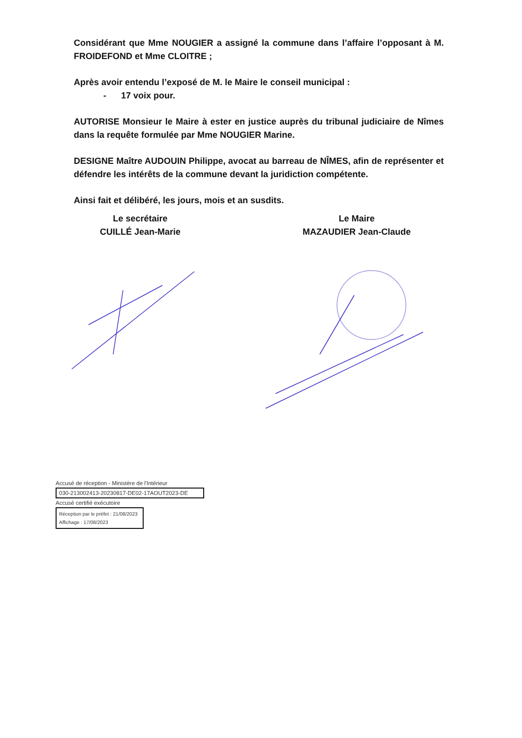Considérant que Mme NOUGIER a assigné la commune dans l’affaire l’opposant à M. FROIDEFOND et Mme CLOITRE ;
Après avoir entendu l’exposé de M. le Maire le conseil municipal :
- 17 voix pour.
AUTORISE Monsieur le Maire à ester en justice auprès du tribunal judiciaire de Nîmes dans la requête formulée par Mme NOUGIER Marine.
DESIGNE Maître AUDOUIN Philippe, avocat au barreau de NÎMES, afin de représenter et défendre les intérêts de la commune devant la juridiction compétente.
Ainsi fait et délibéré, les jours, mois et an susdits.
Le secrétaire
CUILLÉ Jean-Marie
Le Maire
MAZAUDIER Jean-Claude
Accusé de réception - Ministère de l'Intérieur
030-213002413-20230817-DE02-17AOUT2023-DE
Accusé certifié exécutoire
Réception par le préfet : 21/08/2023
Affichage : 17/08/2023